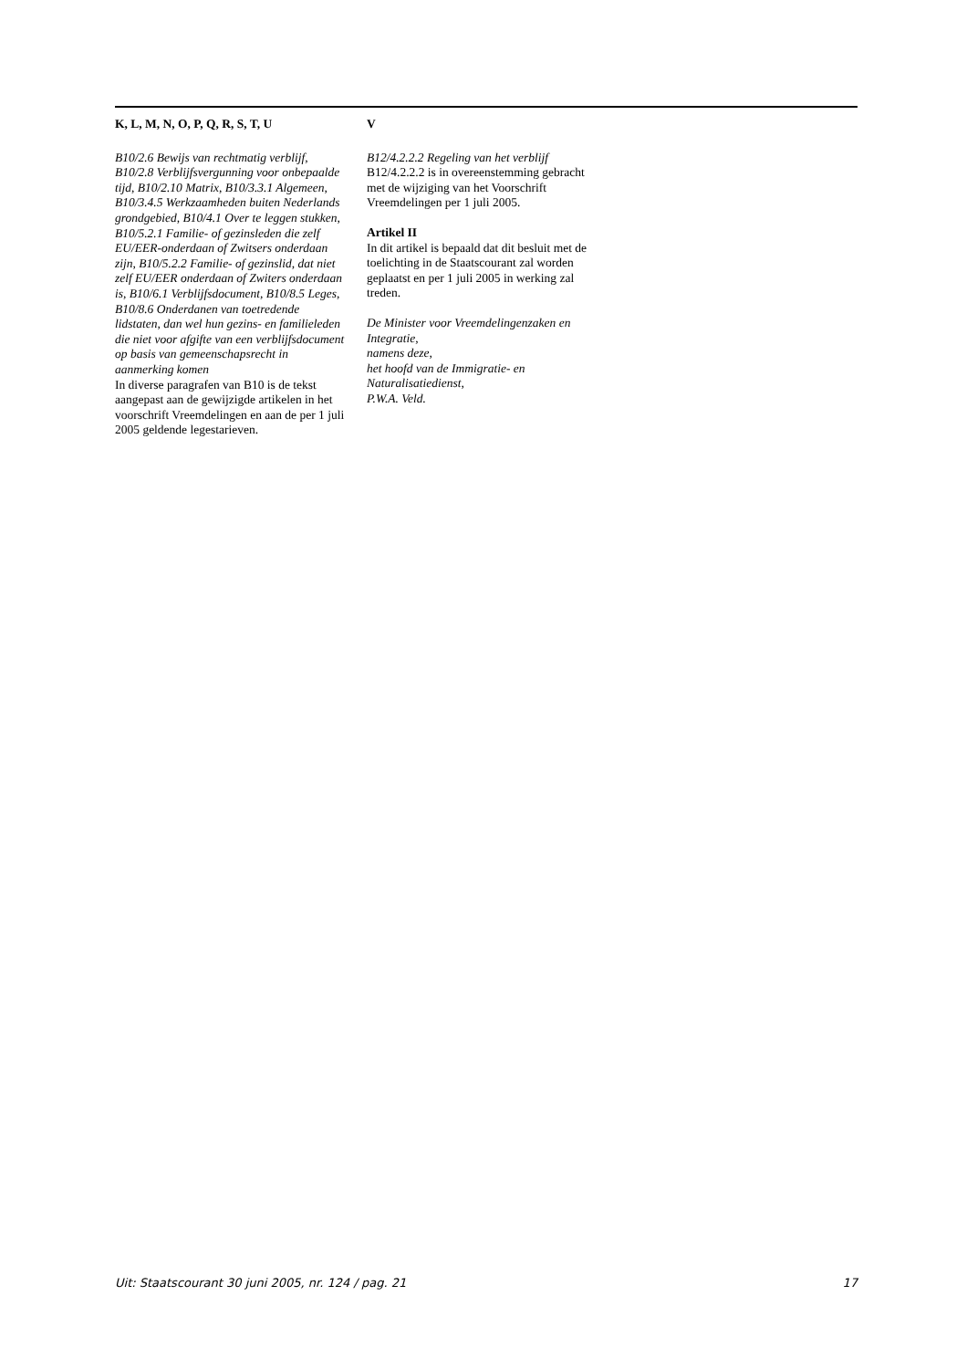K, L, M, N, O, P, Q, R, S, T, U
B10/2.6 Bewijs van rechtmatig verblijf, B10/2.8 Verblijfsvergunning voor onbepaalde tijd, B10/2.10 Matrix, B10/3.3.1 Algemeen, B10/3.4.5 Werkzaamheden buiten Nederlands grondgebied, B10/4.1 Over te leggen stukken, B10/5.2.1 Familie- of gezinsleden die zelf EU/EER-onderdaan of Zwitsers onderdaan zijn, B10/5.2.2 Familie- of gezinslid, dat niet zelf EU/EER onderdaan of Zwiters onderdaan is, B10/6.1 Verblijfsdocument, B10/8.5 Leges, B10/8.6 Onderdanen van toetredende lidstaten, dan wel hun gezins- en familieleden die niet voor afgifte van een verblijfsdocument op basis van gemeenschapsrecht in aanmerking komen
In diverse paragrafen van B10 is de tekst aangepast aan de gewijzigde artikelen in het voorschrift Vreemdelingen en aan de per 1 juli 2005 geldende legestarieven.
V
B12/4.2.2.2 Regeling van het verblijf
B12/4.2.2.2 is in overeenstemming gebracht met de wijziging van het Voorschrift Vreemdelingen per 1 juli 2005.
Artikel II
In dit artikel is bepaald dat dit besluit met de toelichting in de Staatscourant zal worden geplaatst en per 1 juli 2005 in werking zal treden.
De Minister voor Vreemdelingenzaken en Integratie,
namens deze,
het hoofd van de Immigratie- en Naturalisatiedienst,
P.W.A. Veld.
Uit: Staatscourant 30 juni 2005, nr. 124 / pag. 21 17